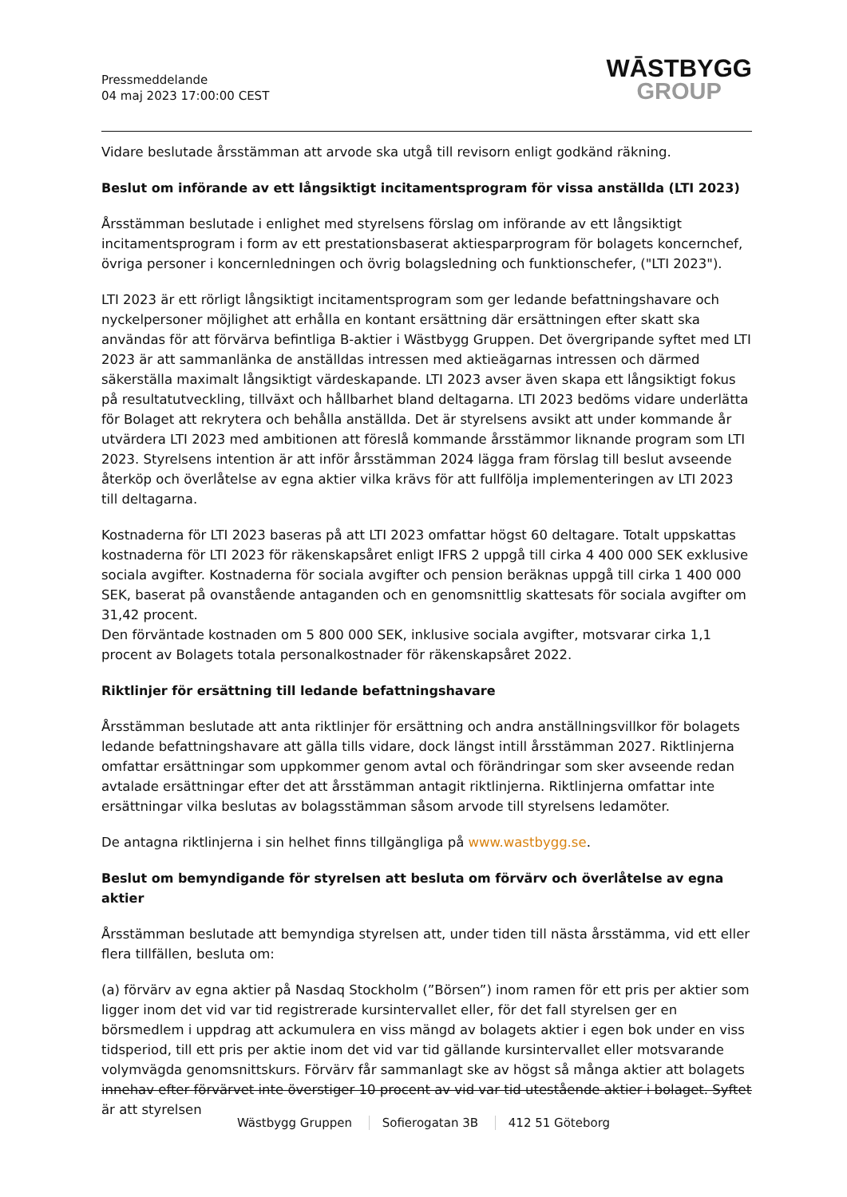Pressmeddelande
04 maj 2023 17:00:00 CEST
WĀSTBYGG
GROUP
Vidare beslutade årsstämman att arvode ska utgå till revisorn enligt godkänd räkning.
Beslut om införande av ett långsiktigt incitamentsprogram för vissa anställda (LTI 2023)
Årsstämman beslutade i enlighet med styrelsens förslag om införande av ett långsiktigt incitamentsprogram i form av ett prestationsbaserat aktiesparprogram för bolagets koncernchef, övriga personer i koncernledningen och övrig bolagsledning och funktionschefer, ("LTI 2023").
LTI 2023 är ett rörligt långsiktigt incitamentsprogram som ger ledande befattningshavare och nyckelpersoner möjlighet att erhålla en kontant ersättning där ersättningen efter skatt ska användas för att förvärva befintliga B-aktier i Wästbygg Gruppen. Det övergripande syftet med LTI 2023 är att sammanlänka de anställdas intressen med aktieägarnas intressen och därmed säkerställa maximalt långsiktigt värdeskapande. LTI 2023 avser även skapa ett långsiktigt fokus på resultatutveckling, tillväxt och hållbarhet bland deltagarna. LTI 2023 bedöms vidare underlätta för Bolaget att rekrytera och behålla anställda. Det är styrelsens avsikt att under kommande år utvärdera LTI 2023 med ambitionen att föreslå kommande årsstämmor liknande program som LTI 2023. Styrelsens intention är att inför årsstämman 2024 lägga fram förslag till beslut avseende återköp och överlåtelse av egna aktier vilka krävs för att fullfölja implementeringen av LTI 2023 till deltagarna.
Kostnaderna för LTI 2023 baseras på att LTI 2023 omfattar högst 60 deltagare. Totalt uppskattas kostnaderna för LTI 2023 för räkenskapsåret enligt IFRS 2 uppgå till cirka 4 400 000 SEK exklusive sociala avgifter. Kostnaderna för sociala avgifter och pension beräknas uppgå till cirka 1 400 000 SEK, baserat på ovanstående antaganden och en genomsnittlig skattesats för sociala avgifter om 31,42 procent.
Den förväntade kostnaden om 5 800 000 SEK, inklusive sociala avgifter, motsvarar cirka 1,1 procent av Bolagets totala personalkostnader för räkenskapsåret 2022.
Riktlinjer för ersättning till ledande befattningshavare
Årsstämman beslutade att anta riktlinjer för ersättning och andra anställningsvillkor för bolagets ledande befattningshavare att gälla tills vidare, dock längst intill årsstämman 2027. Riktlinjerna omfattar ersättningar som uppkommer genom avtal och förändringar som sker avseende redan avtalade ersättningar efter det att årsstämman antagit riktlinjerna. Riktlinjerna omfattar inte ersättningar vilka beslutas av bolagsstämman såsom arvode till styrelsens ledamöter.
De antagna riktlinjerna i sin helhet finns tillgängliga på www.wastbygg.se.
Beslut om bemyndigande för styrelsen att besluta om förvärv och överlåtelse av egna aktier
Årsstämman beslutade att bemyndiga styrelsen att, under tiden till nästa årsstämma, vid ett eller flera tillfällen, besluta om:
(a) förvärv av egna aktier på Nasdaq Stockholm (”Börsen”) inom ramen för ett pris per aktier som ligger inom det vid var tid registrerade kursintervallet eller, för det fall styrelsen ger en börsmedlem i uppdrag att ackumulera en viss mängd av bolagets aktier i egen bok under en viss tidsperiod, till ett pris per aktie inom det vid var tid gällande kursintervallet eller motsvarande volymvägda genomsnittskurs. Förvärv får sammanlagt ske av högst så många aktier att bolagets innehav efter förvärvet inte överstiger 10 procent av vid var tid utestående aktier i bolaget. Syftet är att styrelsen
Wästbygg Gruppen Sofierogatan 3B 412 51 Göteborg